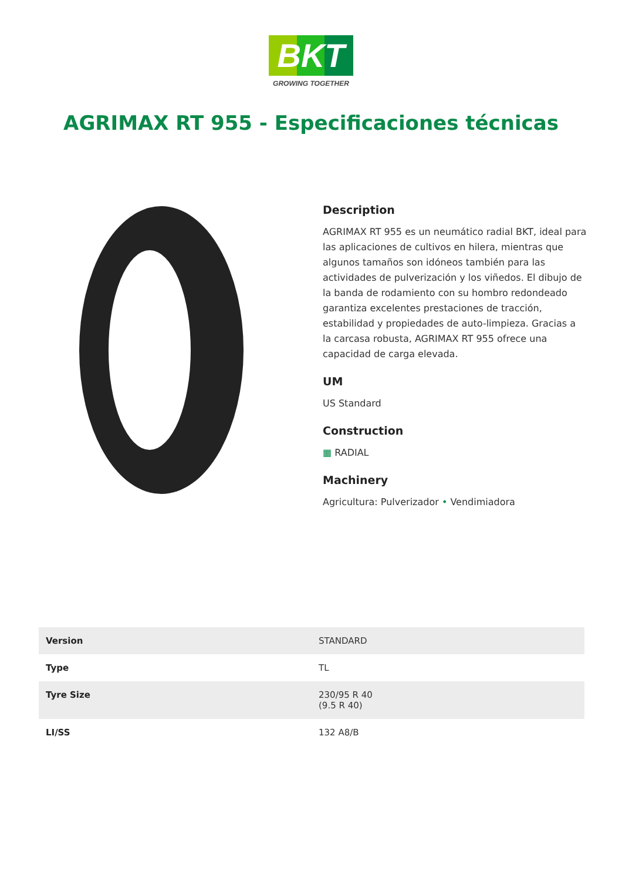BKT
GROWING TOGETHER
AGRIMAX RT 955 - Especificaciones técnicas
Description
AGRIMAX RT 955 es un neumático radial BKT, ideal para las aplicaciones de cultivos en hilera, mientras que algunos tamaños son idóneos también para las actividades de pulverización y los viñedos. El dibujo de la banda de rodamiento con su hombro redondeado garantiza excelentes prestaciones de tracción, estabilidad y propiedades de auto-limpieza. Gracias a la carcasa robusta, AGRIMAX RT 955 ofrece una capacidad de carga elevada.
UM
US Standard
Construction
▦ RADIAL
Machinery
Agricultura: Pulverizador • Vendimiadora
| Version | STANDARD |
| Type | TL |
| Tyre Size | 230/95 R 40 (9.5 R 40) |
| LI/SS | 132 A8/B |